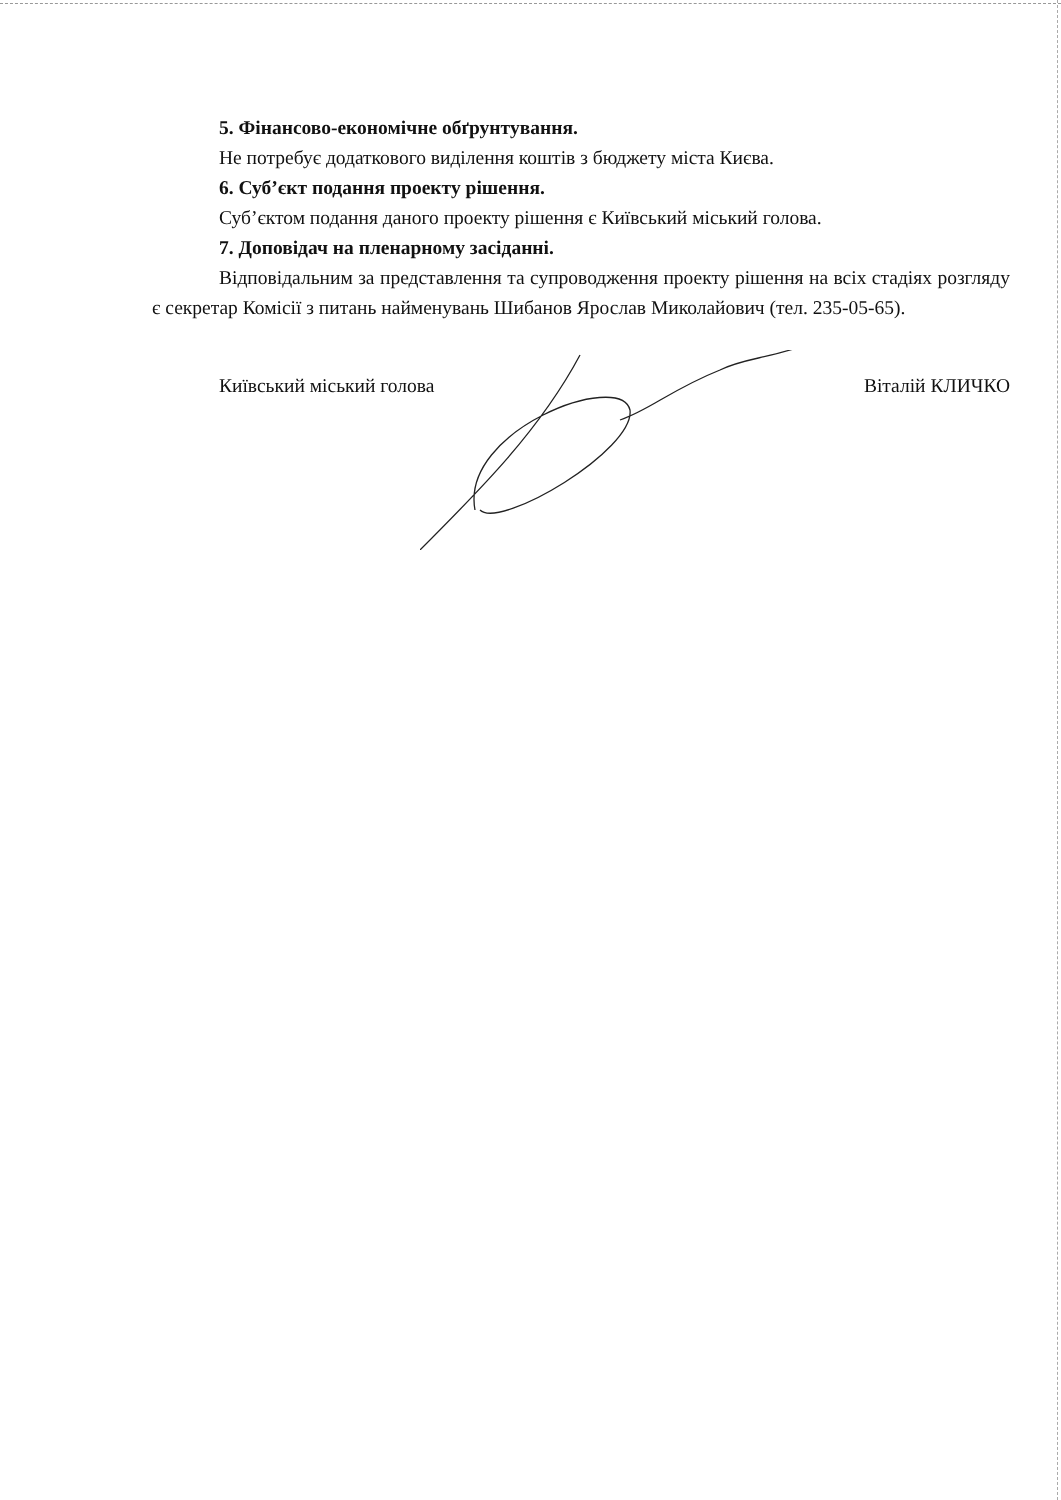5. Фінансово-економічне обґрунтування.
Не потребує додаткового виділення коштів з бюджету міста Києва.
6. Суб’єкт подання проекту рішення.
Суб’єктом подання даного проекту рішення є Київський міський голова.
7. Доповідач на пленарному засіданні.
Відповідальним за представлення та супроводження проекту рішення на всіх стадіях розгляду є секретар Комісії з питань найменувань Шибанов Ярослав Миколайович (тел. 235-05-65).
Київський міський голова Віталій КЛИЧКО